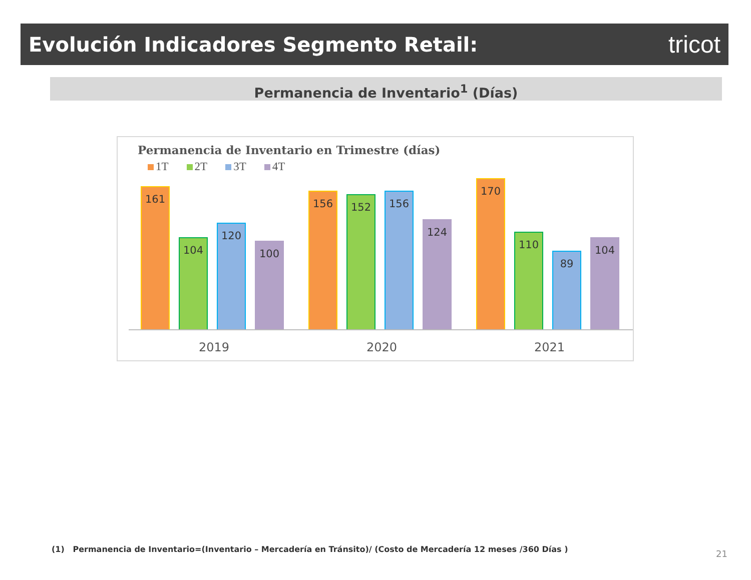Evolución Indicadores Segmento Retail:
tricot
Permanencia de Inventario<sup>1</sup> (Días)
Permanencia de Inventario en Trimestre (días)
1T 2T 3T 4T
161 104 120 100 156 152 156 124 170 110 89 104
2019 2020 2021
(1) Permanencia de Inventario=(Inventario – Mercadería en Tránsito)/ (Costo de Mercadería 12 meses /360 Días )
21